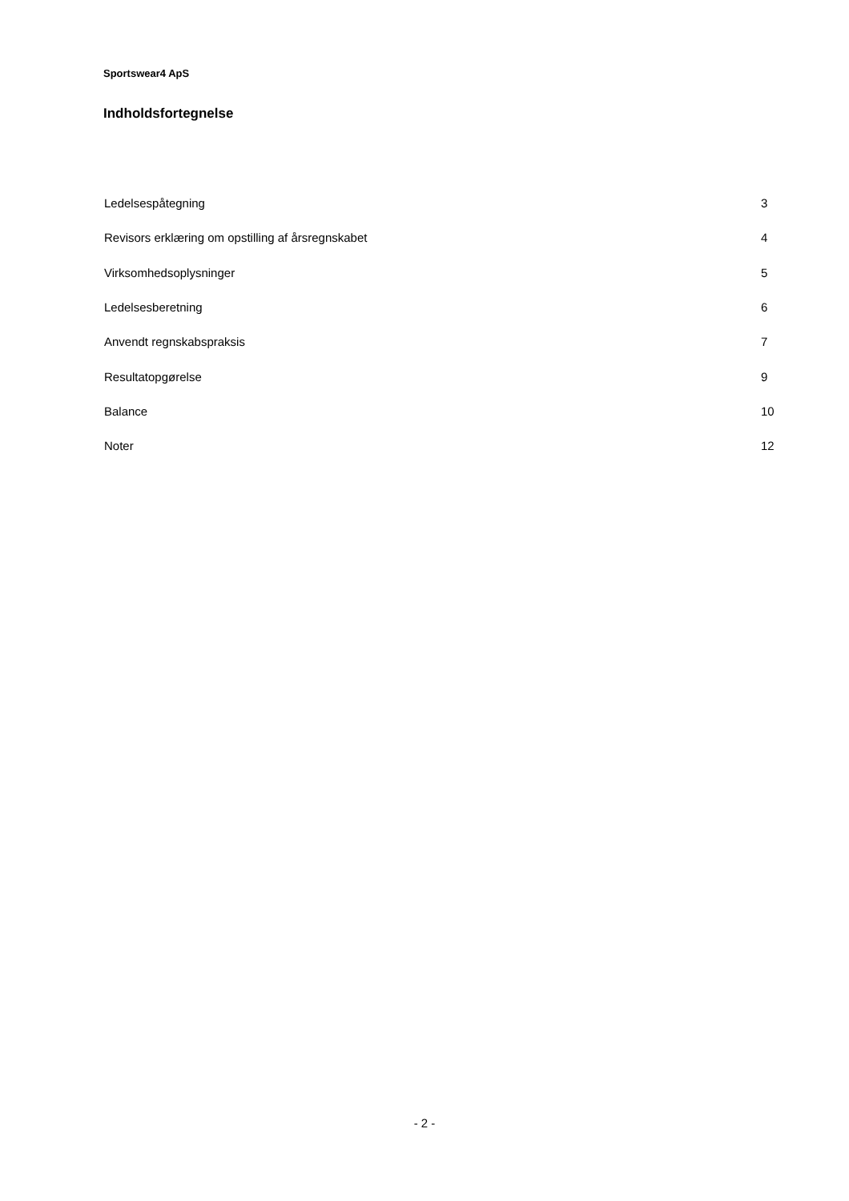Sportswear4 ApS
Indholdsfortegnelse
| Ledelsespåtegning | 3 |
| Revisors erklæring om opstilling af årsregnskabet | 4 |
| Virksomhedsoplysninger | 5 |
| Ledelsesberetning | 6 |
| Anvendt regnskabspraksis | 7 |
| Resultatopgørelse | 9 |
| Balance | 10 |
| Noter | 12 |
- 2 -